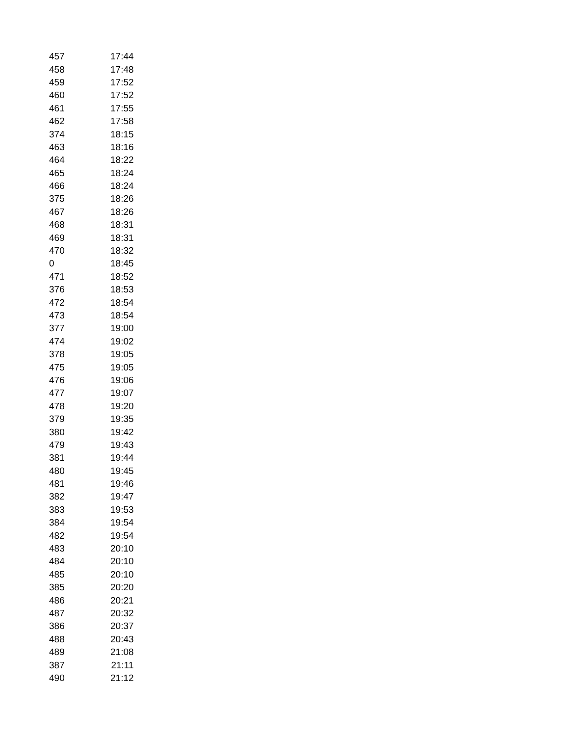| 457 | 17:44 |
| 458 | 17:48 |
| 459 | 17:52 |
| 460 | 17:52 |
| 461 | 17:55 |
| 462 | 17:58 |
| 374 | 18:15 |
| 463 | 18:16 |
| 464 | 18:22 |
| 465 | 18:24 |
| 466 | 18:24 |
| 375 | 18:26 |
| 467 | 18:26 |
| 468 | 18:31 |
| 469 | 18:31 |
| 470 | 18:32 |
| 0 | 18:45 |
| 471 | 18:52 |
| 376 | 18:53 |
| 472 | 18:54 |
| 473 | 18:54 |
| 377 | 19:00 |
| 474 | 19:02 |
| 378 | 19:05 |
| 475 | 19:05 |
| 476 | 19:06 |
| 477 | 19:07 |
| 478 | 19:20 |
| 379 | 19:35 |
| 380 | 19:42 |
| 479 | 19:43 |
| 381 | 19:44 |
| 480 | 19:45 |
| 481 | 19:46 |
| 382 | 19:47 |
| 383 | 19:53 |
| 384 | 19:54 |
| 482 | 19:54 |
| 483 | 20:10 |
| 484 | 20:10 |
| 485 | 20:10 |
| 385 | 20:20 |
| 486 | 20:21 |
| 487 | 20:32 |
| 386 | 20:37 |
| 488 | 20:43 |
| 489 | 21:08 |
| 387 | 21:11 |
| 490 | 21:12 |